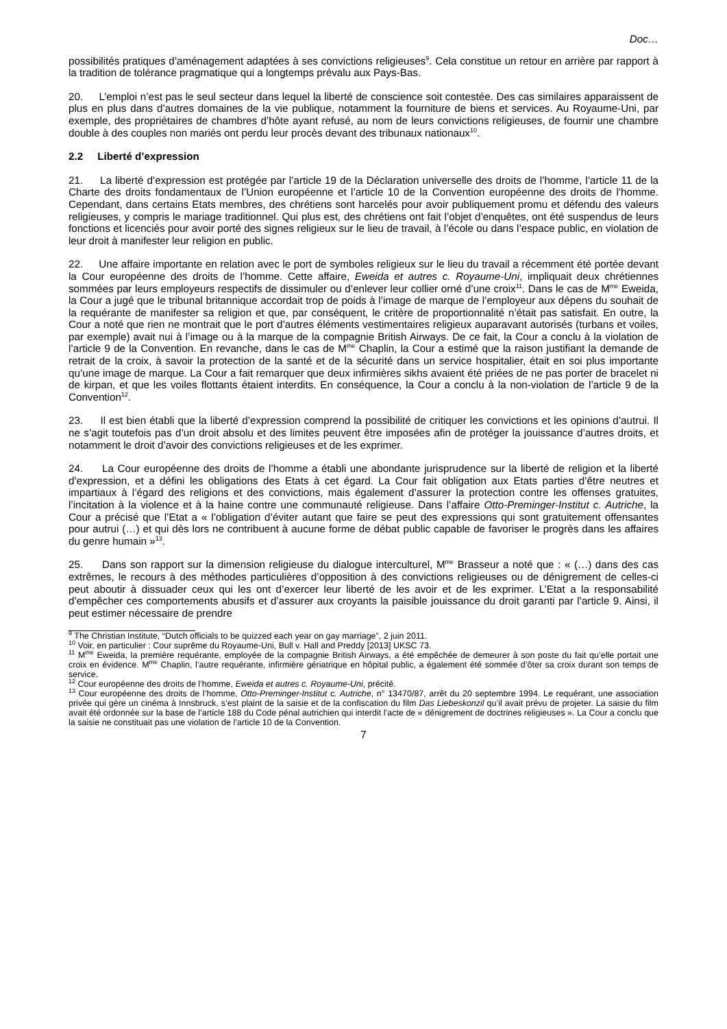Doc…
possibilités pratiques d’aménagement adaptées à ses convictions religieuses<sup>9</sup>. Cela constitue un retour en arrière par rapport à la tradition de tolérance pragmatique qui a longtemps prévalu aux Pays-Bas.
20. L’emploi n’est pas le seul secteur dans lequel la liberté de conscience soit contestée. Des cas similaires apparaissent de plus en plus dans d’autres domaines de la vie publique, notamment la fourniture de biens et services. Au Royaume-Uni, par exemple, des propriétaires de chambres d’hôte ayant refusé, au nom de leurs convictions religieuses, de fournir une chambre double à des couples non mariés ont perdu leur procès devant des tribunaux nationaux<sup>10</sup>.
2.2 Liberté d’expression
21. La liberté d’expression est protégée par l’article 19 de la Déclaration universelle des droits de l’homme, l’article 11 de la Charte des droits fondamentaux de l’Union européenne et l’article 10 de la Convention européenne des droits de l’homme. Cependant, dans certains Etats membres, des chrétiens sont harcelés pour avoir publiquement promu et défendu des valeurs religieuses, y compris le mariage traditionnel. Qui plus est, des chrétiens ont fait l’objet d’enquêtes, ont été suspendus de leurs fonctions et licenciés pour avoir porté des signes religieux sur le lieu de travail, à l’école ou dans l’espace public, en violation de leur droit à manifester leur religion en public.
22. Une affaire importante en relation avec le port de symboles religieux sur le lieu du travail a récemment été portée devant la Cour européenne des droits de l’homme. Cette affaire, Eweida et autres c. Royaume-Uni, impliquait deux chrétiennes sommées par leurs employeurs respectifs de dissimuler ou d’enlever leur collier orné d’une croix<sup>11</sup>. Dans le cas de M<sup>me</sup> Eweida, la Cour a jugé que le tribunal britannique accordait trop de poids à l’image de marque de l’employeur aux dépens du souhait de la requérante de manifester sa religion et que, par conséquent, le critère de proportionnalité n’était pas satisfait. En outre, la Cour a noté que rien ne montrait que le port d’autres éléments vestimentaires religieux auparavant autorisés (turbans et voiles, par exemple) avait nui à l’image ou à la marque de la compagnie British Airways. De ce fait, la Cour a conclu à la violation de l’article 9 de la Convention. En revanche, dans le cas de M<sup>me</sup> Chaplin, la Cour a estimé que la raison justifiant la demande de retrait de la croix, à savoir la protection de la santé et de la sécurité dans un service hospitalier, était en soi plus importante qu’une image de marque. La Cour a fait remarquer que deux infirmières sikhs avaient été priées de ne pas porter de bracelet ni de kirpan, et que les voiles flottants étaient interdits. En conséquence, la Cour a conclu à la non-violation de l’article 9 de la Convention<sup>12</sup>.
23. Il est bien établi que la liberté d’expression comprend la possibilité de critiquer les convictions et les opinions d’autrui. Il ne s’agit toutefois pas d’un droit absolu et des limites peuvent être imposées afin de protéger la jouissance d’autres droits, et notamment le droit d’avoir des convictions religieuses et de les exprimer.
24. La Cour européenne des droits de l’homme a établi une abondante jurisprudence sur la liberté de religion et la liberté d’expression, et a défini les obligations des Etats à cet égard. La Cour fait obligation aux Etats parties d’être neutres et impartiaux à l’égard des religions et des convictions, mais également d’assurer la protection contre les offenses gratuites, l’incitation à la violence et à la haine contre une communauté religieuse. Dans l’affaire Otto-Preminger-Institut c. Autriche, la Cour a précisé que l’Etat a « l’obligation d’éviter autant que faire se peut des expressions qui sont gratuitement offensantes pour autrui (…) et qui dès lors ne contribuent à aucune forme de débat public capable de favoriser le progrès dans les affaires du genre humain »<sup>13</sup>.
25. Dans son rapport sur la dimension religieuse du dialogue interculturel, M<sup>me</sup> Brasseur a noté que : « (…) dans des cas extrêmes, le recours à des méthodes particulières d’opposition à des convictions religieuses ou de dénigrement de celles-ci peut aboutir à dissuader ceux qui les ont d’exercer leur liberté de les avoir et de les exprimer. L’Etat a la responsabilité d’empêcher ces comportements abusifs et d’assurer aux croyants la paisible jouissance du droit garanti par l’article 9. Ainsi, il peut estimer nécessaire de prendre
<sup>9</sup> The Christian Institute, “Dutch officials to be quizzed each year on gay marriage”, 2 juin 2011.
<sup>10</sup> Voir, en particulier : Cour suprême du Royaume-Uni, Bull v. Hall and Preddy [2013] UKSC 73.
<sup>11</sup> M<sup>me</sup> Eweida, la première requérante, employée de la compagnie British Airways, a été empêchée de demeurer à son poste du fait qu’elle portait une croix en évidence. M<sup>me</sup> Chaplin, l’autre requérante, infirmière gériatrique en hôpital public, a également été sommée d’ôter sa croix durant son temps de service.
<sup>12</sup> Cour européenne des droits de l’homme, Eweida et autres c. Royaume-Uni, précité.
<sup>13</sup> Cour européenne des droits de l’homme, Otto-Preminger-Institut c. Autriche, n° 13470/87, arrêt du 20 septembre 1994. Le requérant, une association privée qui gère un cinéma à Innsbruck, s’est plaint de la saisie et de la confiscation du film Das Liebeskonzil qu’il avait prévu de projeter. La saisie du film avait été ordonnée sur la base de l’article 188 du Code pénal autrichien qui interdit l’acte de « dénigrement de doctrines religieuses ». La Cour a conclu que la saisie ne constituait pas une violation de l’article 10 de la Convention.
7